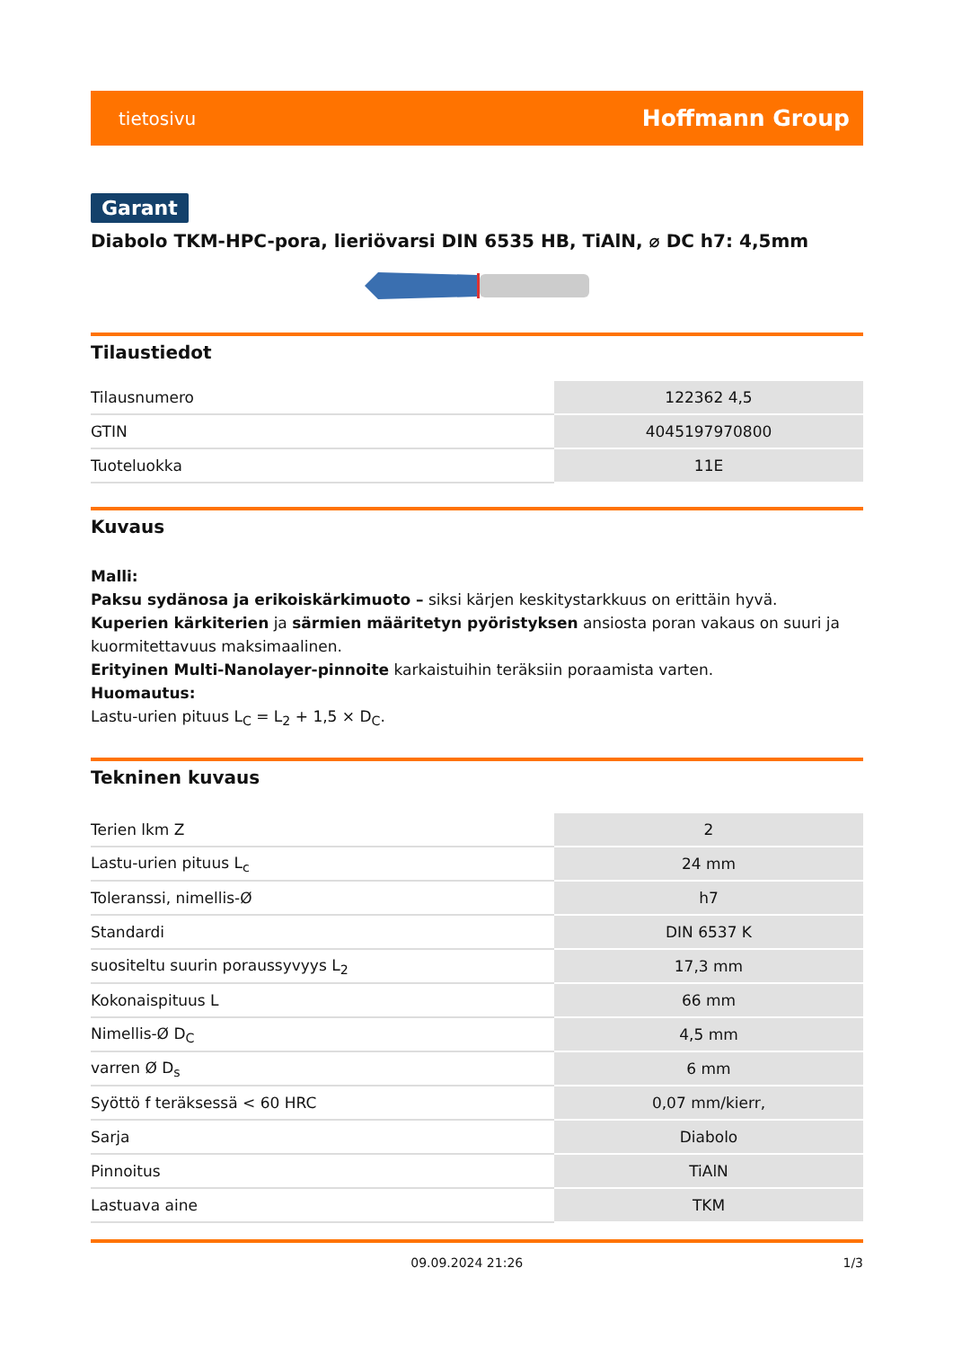tietosivu Hoffmann Group
Garant
Diabolo TKM-HPC-pora, lieriövarsi DIN 6535 HB, TiAlN, ⌀ DC h7: 4,5mm
Tilaustiedot
| Tilausnumero | 122362 4,5 |
| GTIN | 4045197970800 |
| Tuoteluokka | 11E |
Kuvaus
Malli:
Paksu sydänosa ja erikoiskärkimuoto – siksi kärjen keskitystarkkuus on erittäin hyvä.
Kuperien kärkiterien ja särmien määritetyn pyöristyksen ansiosta poran vakaus on suuri ja kuormitettavuus maksimaalinen.
Erityinen Multi-Nanolayer-pinnoite karkaistuihin teräksiin poraamista varten.
Huomautus:
Lastu-urien pituus L<sub>C</sub> = L<sub>2</sub> + 1,5 × D<sub>C</sub>.
Tekninen kuvaus
| Terien lkm Z | 2 |
| Lastu-urien pituus L<sub>c</sub> | 24 mm |
| Toleranssi, nimellis-Ø | h7 |
| Standardi | DIN 6537 K |
| suositeltu suurin poraussyvyys L<sub>2</sub> | 17,3 mm |
| Kokonaispituus L | 66 mm |
| Nimellis-Ø D<sub>C</sub> | 4,5 mm |
| varren Ø D<sub>s</sub> | 6 mm |
| Syöttö f teräksessä < 60 HRC | 0,07 mm/kierr, |
| Sarja | Diabolo |
| Pinnoitus | TiAlN |
| Lastuava aine | TKM |
09.09.2024 21:26 1/3